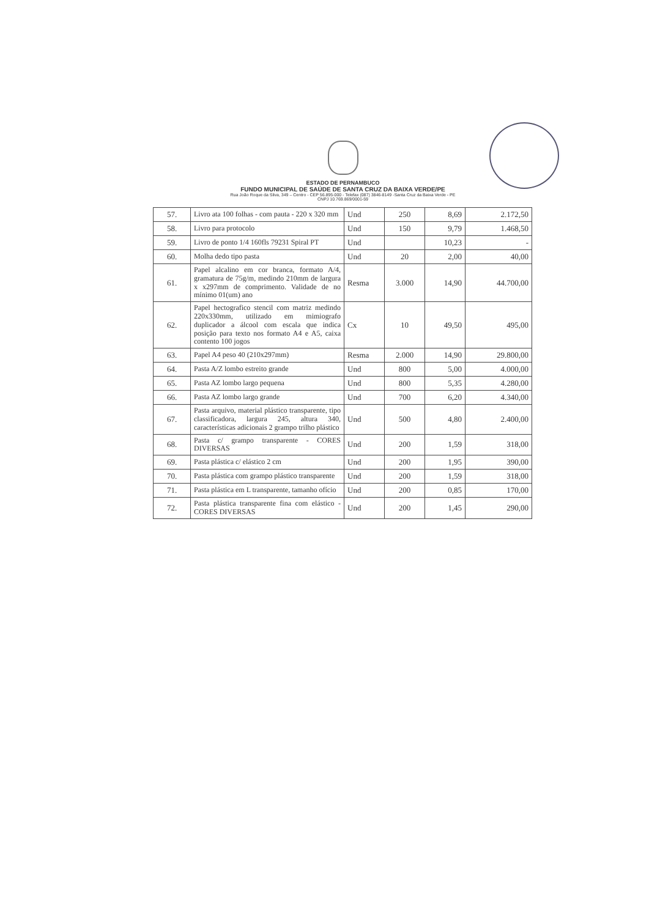ESTADO DE PERNAMBUCO
FUNDO MUNICIPAL DE SAÚDE DE SANTA CRUZ DA BAIXA VERDE/PE
Rua João Roque da Silva, 349 – Centro - CEP 56.895-000 - Telefax (087) 3846-8149 -Santa Cruz da Baixa Verde - PE
CNPJ 10.769.869/0001-59
| 57. | Livro ata 100 folhas - com pauta - 220 x 320 mm | Und | 250 | 8,69 | 2.172,50 |
| 58. | Livro para protocolo | Und | 150 | 9,79 | 1.468,50 |
| 59. | Livro de ponto 1/4 160fls 79231 Spiral PT | Und | | 10,23 | - |
| 60. | Molha dedo tipo pasta | Und | 20 | 2,00 | 40,00 |
| 61. | Papel alcalino em cor branca, formato A/4, gramatura de 75g/m, medindo 210mm de largura x x297mm de comprimento. Validade de no mínimo 01(um) ano | Resma | 3.000 | 14,90 | 44.700,00 |
| 62. | Papel hectografico stencil com matriz medindo 220x330mm, utilizado em mimiografo duplicador a álcool com escala que indica posição para texto nos formato A4 e A5, caixa contento 100 jogos | Cx | 10 | 49,50 | 495,00 |
| 63. | Papel A4 peso 40 (210x297mm) | Resma | 2.000 | 14,90 | 29.800,00 |
| 64. | Pasta A/Z lombo estreito grande | Und | 800 | 5,00 | 4.000,00 |
| 65. | Pasta AZ lombo largo pequena | Und | 800 | 5,35 | 4.280,00 |
| 66. | Pasta AZ lombo largo grande | Und | 700 | 6,20 | 4.340,00 |
| 67. | Pasta arquivo, material plástico transparente, tipo classificadora, largura 245, altura 340, características adicionais 2 grampo trilho plástico | Und | 500 | 4,80 | 2.400,00 |
| 68. | Pasta c/ grampo transparente - CORES DIVERSAS | Und | 200 | 1,59 | 318,00 |
| 69. | Pasta plástica c/ elástico 2 cm | Und | 200 | 1,95 | 390,00 |
| 70. | Pasta plástica com grampo plástico transparente | Und | 200 | 1,59 | 318,00 |
| 71. | Pasta plástica em L transparente, tamanho ofício | Und | 200 | 0,85 | 170,00 |
| 72. | Pasta plástica transparente fina com elástico - CORES DIVERSAS | Und | 200 | 1,45 | 290,00 |